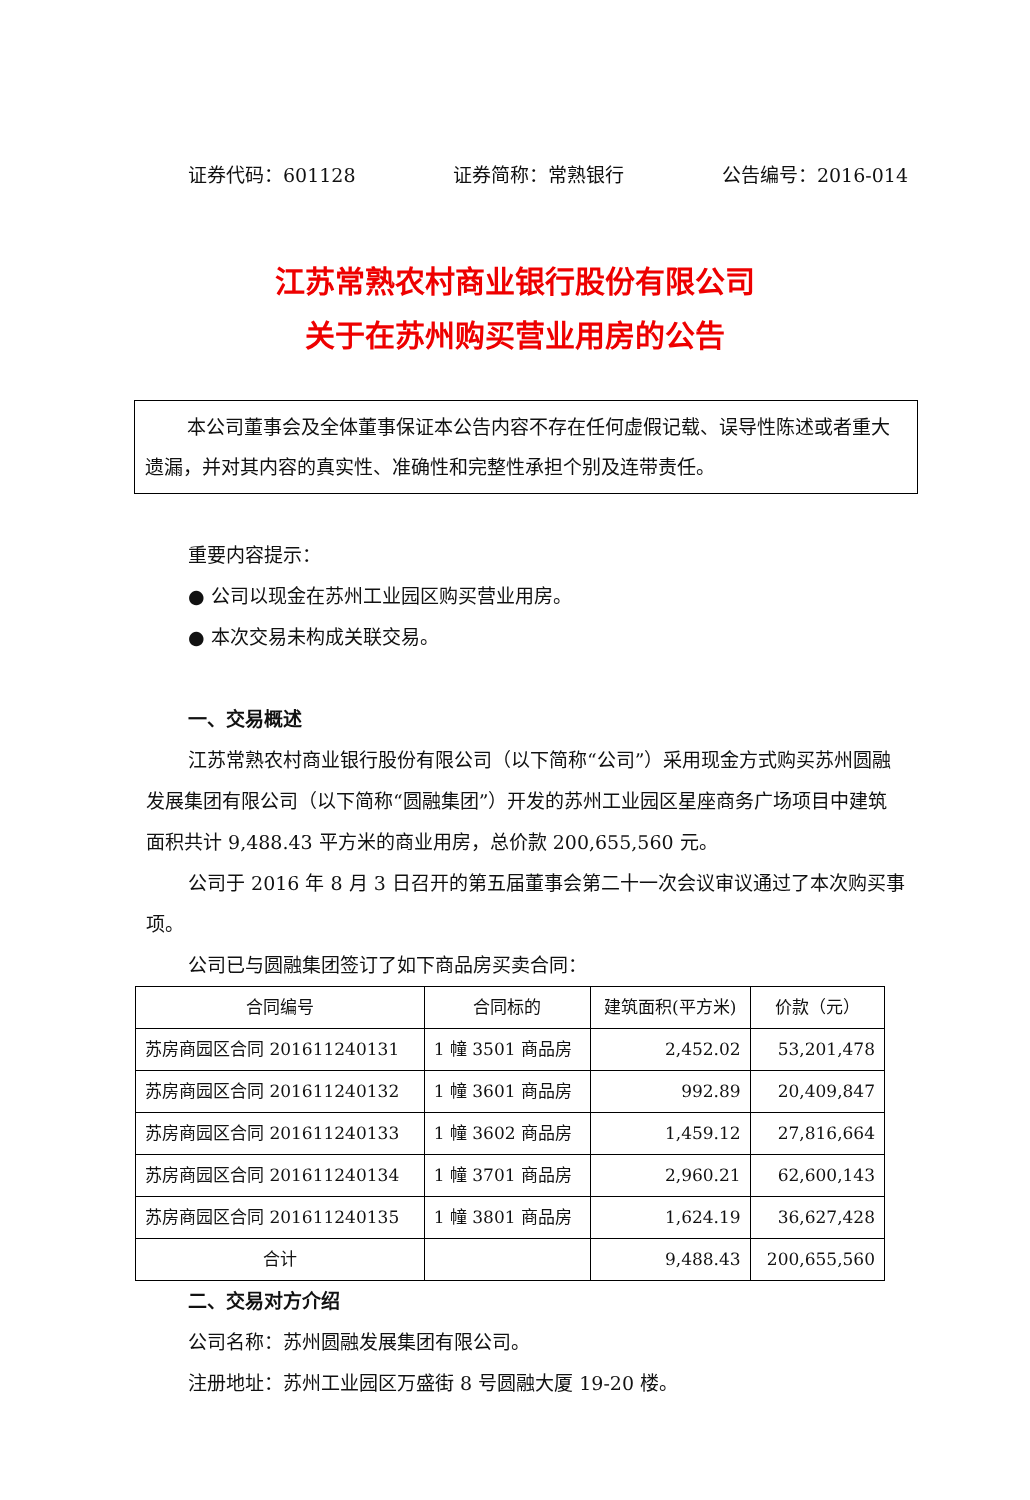证券代码：601128 证券简称：常熟银行 公告编号：2016-014
江苏常熟农村商业银行股份有限公司
关于在苏州购买营业用房的公告
本公司董事会及全体董事保证本公告内容不存在任何虚假记载、误导性陈述或者重大遗漏，并对其内容的真实性、准确性和完整性承担个别及连带责任。
重要内容提示：
● 公司以现金在苏州工业园区购买营业用房。
● 本次交易未构成关联交易。
一、交易概述
江苏常熟农村商业银行股份有限公司（以下简称“公司”）采用现金方式购买苏州圆融发展集团有限公司（以下简称“圆融集团”）开发的苏州工业园区星座商务广场项目中建筑面积共计 9,488.43 平方米的商业用房，总价款 200,655,560 元。
公司于 2016 年 8 月 3 日召开的第五届董事会第二十一次会议审议通过了本次购买事项。
公司已与圆融集团签订了如下商品房买卖合同：
| 合同编号 | 合同标的 | 建筑面积(平方米) | 价款（元） |
| --- | --- | --- | --- |
| 苏房商园区合同 201611240131 | 1 幢 3501 商品房 | 2,452.02 | 53,201,478 |
| 苏房商园区合同 201611240132 | 1 幢 3601 商品房 | 992.89 | 20,409,847 |
| 苏房商园区合同 201611240133 | 1 幢 3602 商品房 | 1,459.12 | 27,816,664 |
| 苏房商园区合同 201611240134 | 1 幢 3701 商品房 | 2,960.21 | 62,600,143 |
| 苏房商园区合同 201611240135 | 1 幢 3801 商品房 | 1,624.19 | 36,627,428 |
| 合计 | | 9,488.43 | 200,655,560 |
二、交易对方介绍
公司名称：苏州圆融发展集团有限公司。
注册地址：苏州工业园区万盛街 8 号圆融大厦 19-20 楼。